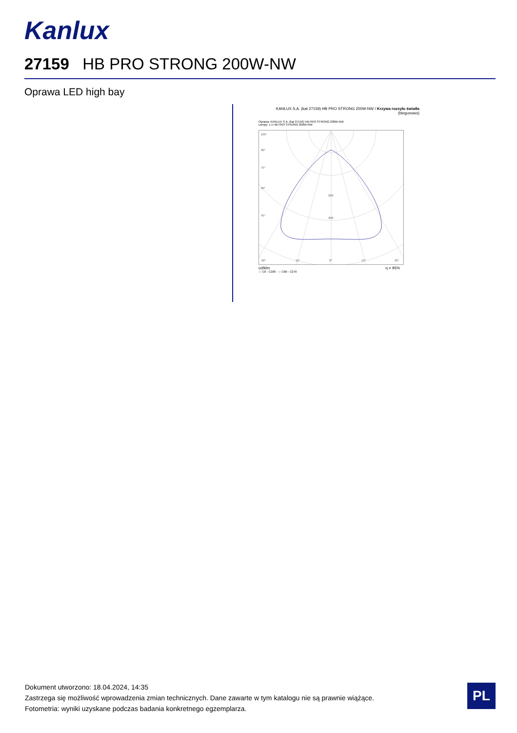Kanlux
27159 HB PRO STRONG 200W-NW
Oprawa LED high bay
KANLUX S.A. (kat 27159) HB PRO STRONG 200W-NW / Krzywa rozsyłu światła
(biegunowo)
Oprawa: KANLUX S.A. (kat 27159) HB PRO STRONG 200W-NW
Lampy: 1 x HB PRO STRONG 200W-NW
105°
90°
75°
60°
45°
200
300
30°
15°
0°
15°
30°
cd/klm η = 95%
— C0 - C180 — C90 - C270
Dokument utworzono: 18.04.2024, 14:35
Zastrzega się możliwość wprowadzenia zmian technicznych. Dane zawarte w tym katalogu nie są prawnie wiążące.
Fotometria: wyniki uzyskane podczas badania konkretnego egzemplarza.
PL